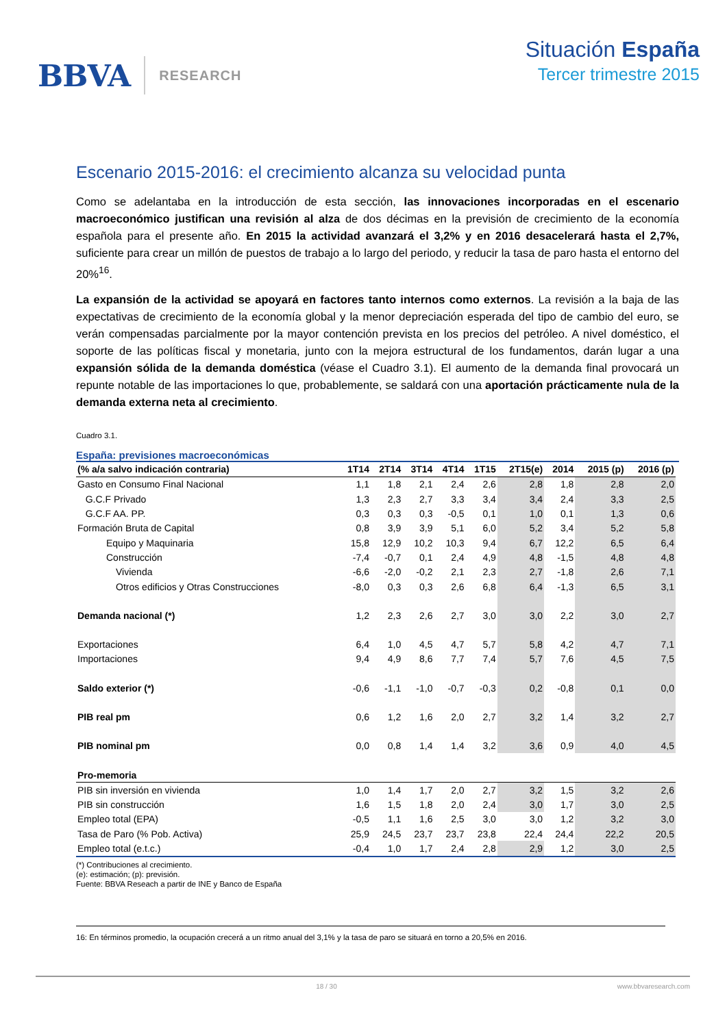BBVA RESEARCH
Situación España
Tercer trimestre 2015
Escenario 2015-2016: el crecimiento alcanza su velocidad punta
Como se adelantaba en la introducción de esta sección, las innovaciones incorporadas en el escenario macroeconómico justifican una revisión al alza de dos décimas en la previsión de crecimiento de la economía española para el presente año. En 2015 la actividad avanzará el 3,2% y en 2016 desacelerará hasta el 2,7%, suficiente para crear un millón de puestos de trabajo a lo largo del periodo, y reducir la tasa de paro hasta el entorno del 20%<sup>16</sup>.
La expansión de la actividad se apoyará en factores tanto internos como externos. La revisión a la baja de las expectativas de crecimiento de la economía global y la menor depreciación esperada del tipo de cambio del euro, se verán compensadas parcialmente por la mayor contención prevista en los precios del petróleo. A nivel doméstico, el soporte de las políticas fiscal y monetaria, junto con la mejora estructural de los fundamentos, darán lugar a una expansión sólida de la demanda doméstica (véase el Cuadro 3.1). El aumento de la demanda final provocará un repunte notable de las importaciones lo que, probablemente, se saldará con una aportación prácticamente nula de la demanda externa neta al crecimiento.
Cuadro 3.1.
España: previsiones macroeconómicas
| (% a/a salvo indicación contraria) | 1T14 | 2T14 | 3T14 | 4T14 | 1T15 | 2T15(e) | 2014 | 2015 (p) | 2016 (p) |
| --- | --- | --- | --- | --- | --- | --- | --- | --- | --- |
| Gasto en Consumo Final Nacional | 1,1 | 1,8 | 2,1 | 2,4 | 2,6 | 2,8 | 1,8 | 2,8 | 2,0 |
| G.C.F Privado | 1,3 | 2,3 | 2,7 | 3,3 | 3,4 | 3,4 | 2,4 | 3,3 | 2,5 |
| G.C.F AA. PP. | 0,3 | 0,3 | 0,3 | -0,5 | 0,1 | 1,0 | 0,1 | 1,3 | 0,6 |
| Formación Bruta de Capital | 0,8 | 3,9 | 3,9 | 5,1 | 6,0 | 5,2 | 3,4 | 5,2 | 5,8 |
| Equipo y Maquinaria | 15,8 | 12,9 | 10,2 | 10,3 | 9,4 | 6,7 | 12,2 | 6,5 | 6,4 |
| Construcción | -7,4 | -0,7 | 0,1 | 2,4 | 4,9 | 4,8 | -1,5 | 4,8 | 4,8 |
| Vivienda | -6,6 | -2,0 | -0,2 | 2,1 | 2,3 | 2,7 | -1,8 | 2,6 | 7,1 |
| Otros edificios y Otras Construcciones | -8,0 | 0,3 | 0,3 | 2,6 | 6,8 | 6,4 | -1,3 | 6,5 | 3,1 |
| Demanda nacional (*) | 1,2 | 2,3 | 2,6 | 2,7 | 3,0 | 3,0 | 2,2 | 3,0 | 2,7 |
| Exportaciones | 6,4 | 1,0 | 4,5 | 4,7 | 5,7 | 5,8 | 4,2 | 4,7 | 7,1 |
| Importaciones | 9,4 | 4,9 | 8,6 | 7,7 | 7,4 | 5,7 | 7,6 | 4,5 | 7,5 |
| Saldo exterior (*) | -0,6 | -1,1 | -1,0 | -0,7 | -0,3 | 0,2 | -0,8 | 0,1 | 0,0 |
| PIB real pm | 0,6 | 1,2 | 1,6 | 2,0 | 2,7 | 3,2 | 1,4 | 3,2 | 2,7 |
| PIB nominal pm | 0,0 | 0,8 | 1,4 | 1,4 | 3,2 | 3,6 | 0,9 | 4,0 | 4,5 |
| Pro-memoria | | | | | | | | | |
| PIB sin inversión en vivienda | 1,0 | 1,4 | 1,7 | 2,0 | 2,7 | 3,2 | 1,5 | 3,2 | 2,6 |
| PIB sin construcción | 1,6 | 1,5 | 1,8 | 2,0 | 2,4 | 3,0 | 1,7 | 3,0 | 2,5 |
| Empleo total (EPA) | -0,5 | 1,1 | 1,6 | 2,5 | 3,0 | 3,0 | 1,2 | 3,2 | 3,0 |
| Tasa de Paro (% Pob. Activa) | 25,9 | 24,5 | 23,7 | 23,7 | 23,8 | 22,4 | 24,4 | 22,2 | 20,5 |
| Empleo total (e.t.c.) | -0,4 | 1,0 | 1,7 | 2,4 | 2,8 | 2,9 | 1,2 | 3,0 | 2,5 |
(*) Contribuciones al crecimiento.
(e): estimación; (p): previsión.
Fuente: BBVA Reseach a partir de INE y Banco de España
16: En términos promedio, la ocupación crecerá a un ritmo anual del 3,1% y la tasa de paro se situará en torno a 20,5% en 2016.
18 / 30 www.bbvaresearch.com